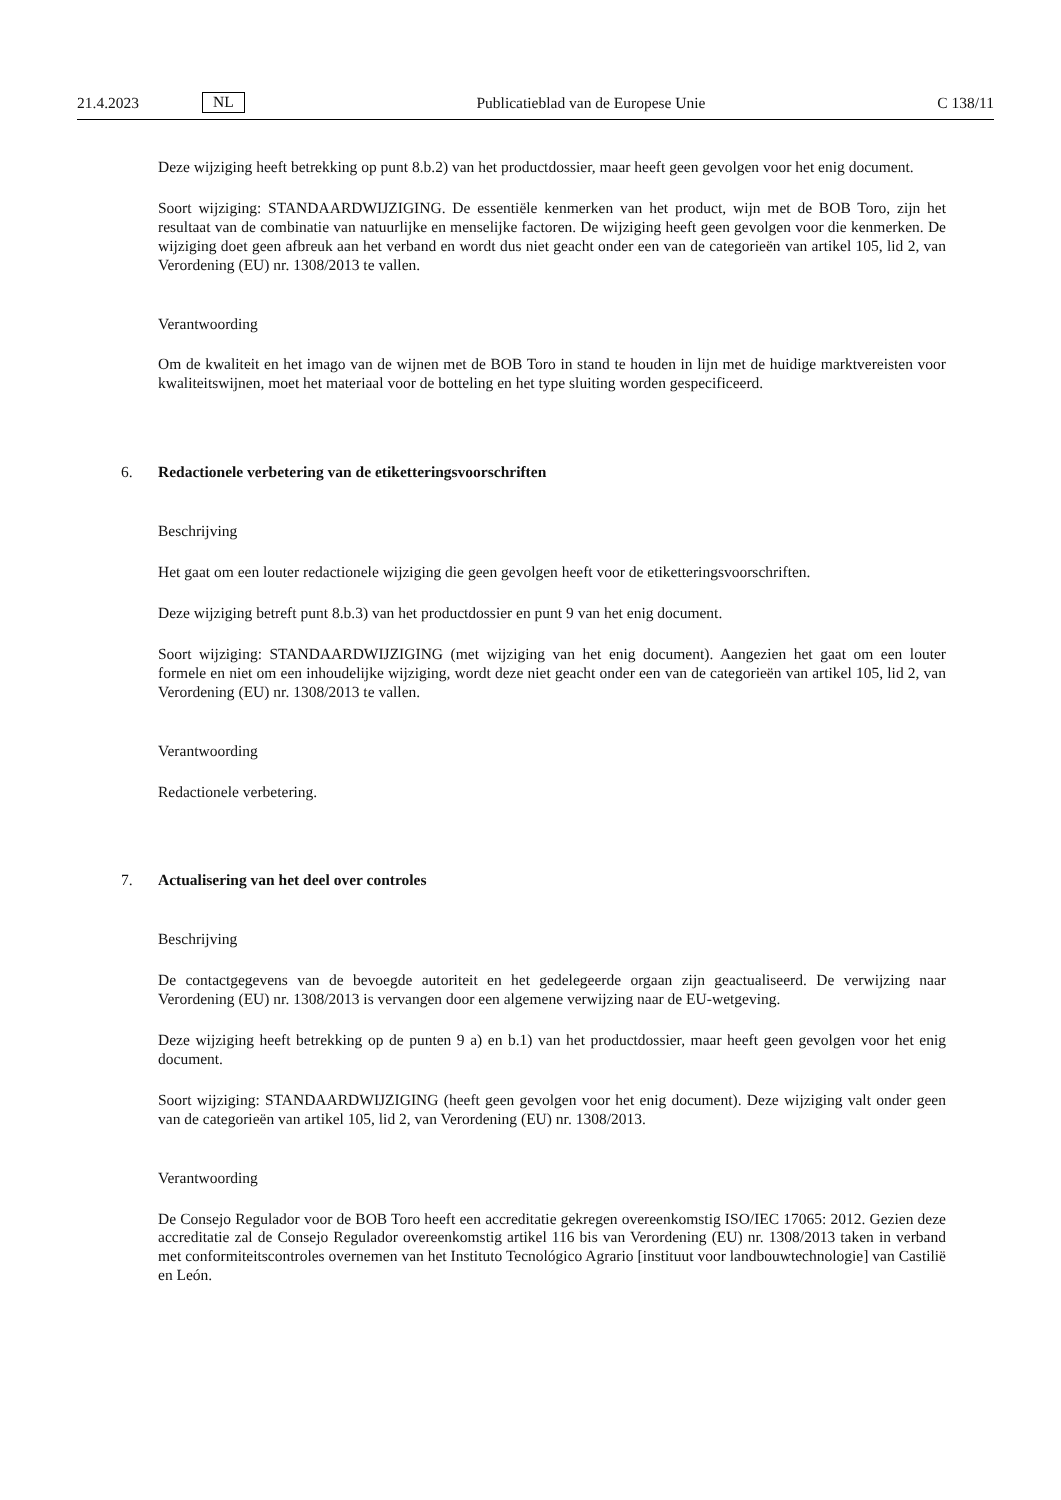21.4.2023
NL
Publicatieblad van de Europese Unie
C 138/11
Deze wijziging heeft betrekking op punt 8.b.2) van het productdossier, maar heeft geen gevolgen voor het enig document.
Soort wijziging: STANDAARDWIJZIGING. De essentiële kenmerken van het product, wijn met de BOB Toro, zijn het resultaat van de combinatie van natuurlijke en menselijke factoren. De wijziging heeft geen gevolgen voor die kenmerken. De wijziging doet geen afbreuk aan het verband en wordt dus niet geacht onder een van de categorieën van artikel 105, lid 2, van Verordening (EU) nr. 1308/2013 te vallen.
Verantwoording
Om de kwaliteit en het imago van de wijnen met de BOB Toro in stand te houden in lijn met de huidige marktvereisten voor kwaliteitswijnen, moet het materiaal voor de botteling en het type sluiting worden gespecificeerd.
6. Redactionele verbetering van de etiketteringsvoorschriften
Beschrijving
Het gaat om een louter redactionele wijziging die geen gevolgen heeft voor de etiketteringsvoorschriften.
Deze wijziging betreft punt 8.b.3) van het productdossier en punt 9 van het enig document.
Soort wijziging: STANDAARDWIJZIGING (met wijziging van het enig document). Aangezien het gaat om een louter formele en niet om een inhoudelijke wijziging, wordt deze niet geacht onder een van de categorieën van artikel 105, lid 2, van Verordening (EU) nr. 1308/2013 te vallen.
Verantwoording
Redactionele verbetering.
7. Actualisering van het deel over controles
Beschrijving
De contactgegevens van de bevoegde autoriteit en het gedelegeerde orgaan zijn geactualiseerd. De verwijzing naar Verordening (EU) nr. 1308/2013 is vervangen door een algemene verwijzing naar de EU-wetgeving.
Deze wijziging heeft betrekking op de punten 9 a) en b.1) van het productdossier, maar heeft geen gevolgen voor het enig document.
Soort wijziging: STANDAARDWIJZIGING (heeft geen gevolgen voor het enig document). Deze wijziging valt onder geen van de categorieën van artikel 105, lid 2, van Verordening (EU) nr. 1308/2013.
Verantwoording
De Consejo Regulador voor de BOB Toro heeft een accreditatie gekregen overeenkomstig ISO/IEC 17065: 2012. Gezien deze accreditatie zal de Consejo Regulador overeenkomstig artikel 116 bis van Verordening (EU) nr. 1308/2013 taken in verband met conformiteitscontroles overnemen van het Instituto Tecnológico Agrario [instituut voor landbouwtechnologie] van Castilië en León.